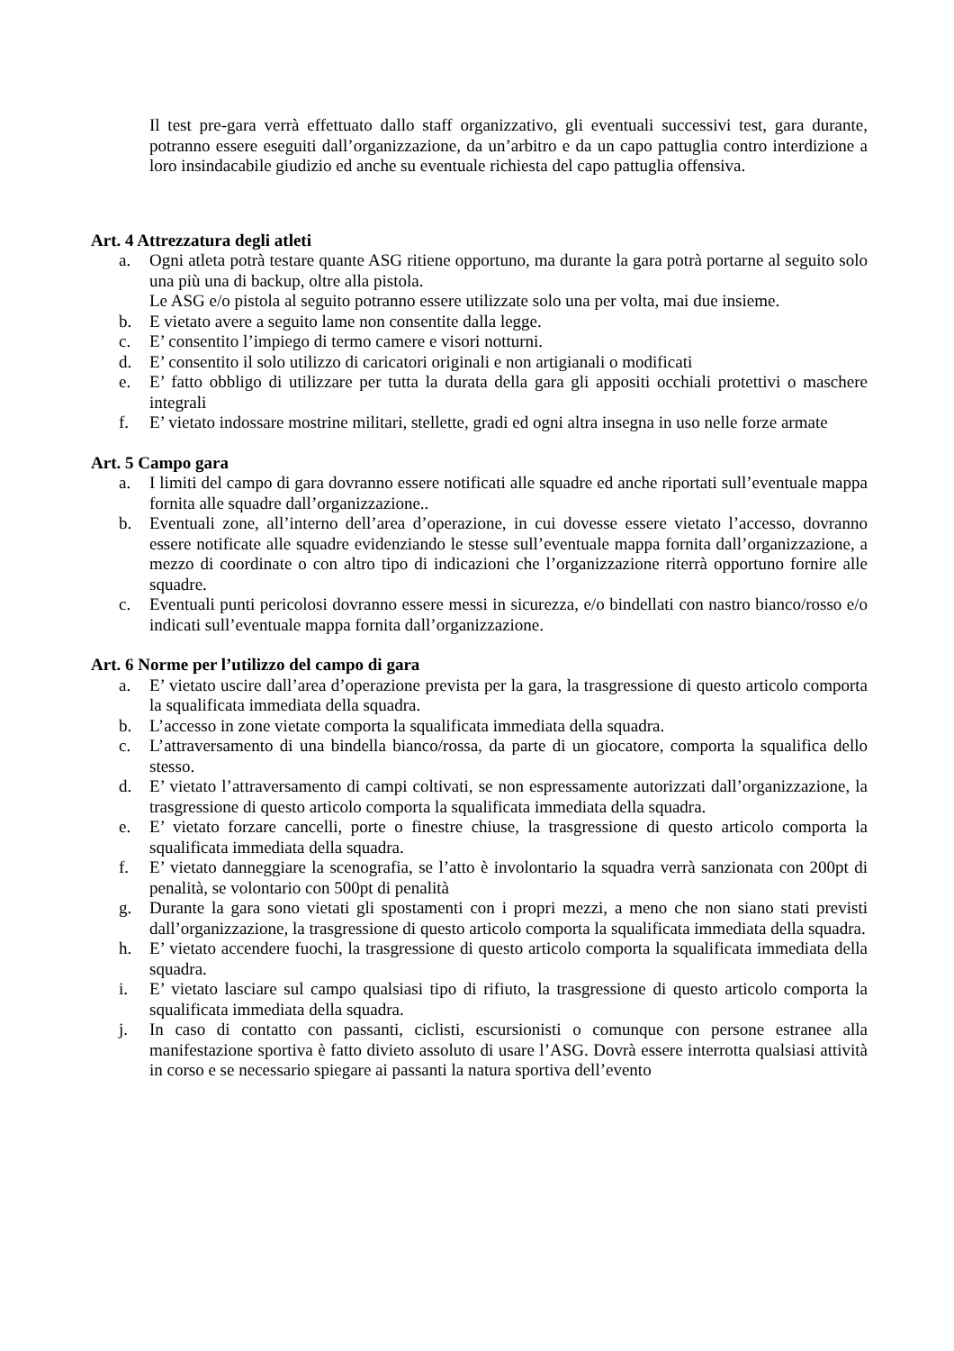Il test pre-gara verrà effettuato dallo staff organizzativo, gli eventuali successivi test, gara durante, potranno essere eseguiti dall’organizzazione, da un’arbitro e da un capo pattuglia contro interdizione a loro insindacabile giudizio ed anche su eventuale richiesta del capo pattuglia offensiva.
Art. 4 Attrezzatura degli atleti
a. Ogni atleta potrà testare quante ASG ritiene opportuno, ma durante la gara potrà portarne al seguito solo una più una di backup, oltre alla pistola.
Le ASG e/o pistola al seguito potranno essere utilizzate solo una per volta, mai due insieme.
b. E vietato avere a seguito lame non consentite dalla legge.
c. E’ consentito l’impiego di termo camere e visori notturni.
d. E’ consentito il solo utilizzo di caricatori originali e non artigianali o modificati
e. E’ fatto obbligo di utilizzare per tutta la durata della gara gli appositi occhiali protettivi o maschere integrali
f. E’ vietato indossare mostrine militari, stellette, gradi ed ogni altra insegna in uso nelle forze armate
Art. 5 Campo gara
a. I limiti del campo di gara dovranno essere notificati alle squadre ed anche riportati sull’eventuale mappa fornita alle squadre dall’organizzazione..
b. Eventuali zone, all’interno dell’area d’operazione, in cui dovesse essere vietato l’accesso, dovranno essere notificate alle squadre evidenziando le stesse sull’eventuale mappa fornita dall’organizzazione, a mezzo di coordinate o con altro tipo di indicazioni che l’organizzazione riterrà opportuno fornire alle squadre.
c. Eventuali punti pericolosi dovranno essere messi in sicurezza, e/o bindellati con nastro bianco/rosso e/o indicati sull’eventuale mappa fornita dall’organizzazione.
Art. 6 Norme per l’utilizzo del campo di gara
a. E’ vietato uscire dall’area d’operazione prevista per la gara, la trasgressione di questo articolo comporta la squalificata immediata della squadra.
b. L’accesso in zone vietate comporta la squalificata immediata della squadra.
c. L’attraversamento di una bindella bianco/rossa, da parte di un giocatore, comporta la squalifica dello stesso.
d. E’ vietato l’attraversamento di campi coltivati, se non espressamente autorizzati dall’organizzazione, la trasgressione di questo articolo comporta la squalificata immediata della squadra.
e. E’ vietato forzare cancelli, porte o finestre chiuse, la trasgressione di questo articolo comporta la squalificata immediata della squadra.
f. E’ vietato danneggiare la scenografia, se l’atto è involontario la squadra verrà sanzionata con 200pt di penalità, se volontario con 500pt di penalità
g. Durante la gara sono vietati gli spostamenti con i propri mezzi, a meno che non siano stati previsti dall’organizzazione, la trasgressione di questo articolo comporta la squalificata immediata della squadra.
h. E’ vietato accendere fuochi, la trasgressione di questo articolo comporta la squalificata immediata della squadra.
i. E’ vietato lasciare sul campo qualsiasi tipo di rifiuto, la trasgressione di questo articolo comporta la squalificata immediata della squadra.
j. In caso di contatto con passanti, ciclisti, escursionisti o comunque con persone estranee alla manifestazione sportiva è fatto divieto assoluto di usare l’ASG. Dovrà essere interrotta qualsiasi attività in corso e se necessario spiegare ai passanti la natura sportiva dell’evento